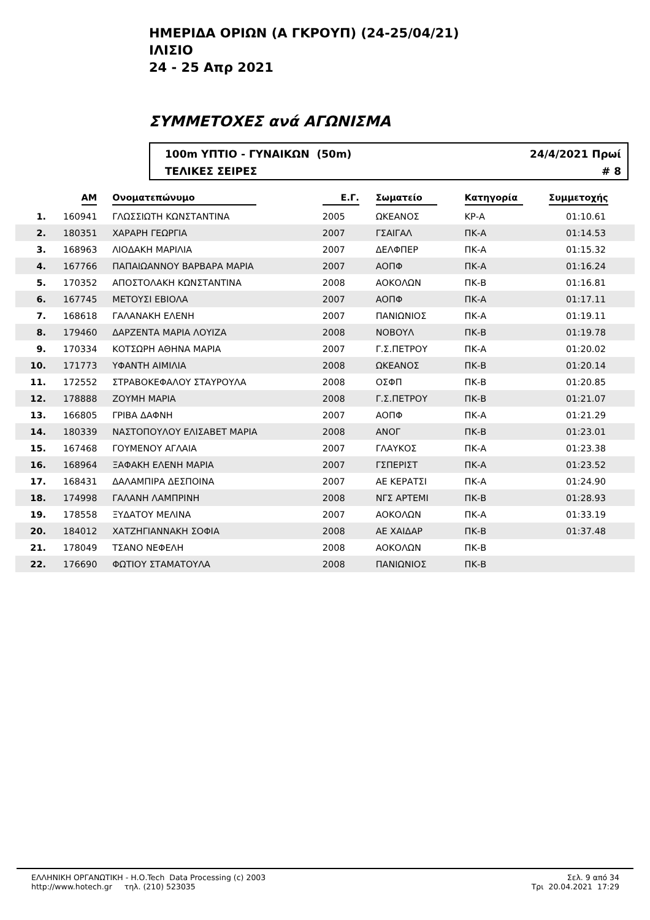ΗΜΕΡΙΔΑ ΟΡΙΩΝ (Α ΓΚΡΟΥΠ) (24-25/04/21)
ΙΛΙΣΙΟ
24 - 25 Απρ 2021
ΣΥΜΜΕΤΟΧΕΣ ανά ΑΓΩΝΙΣΜΑ
100m ΥΠΤΙΟ - ΓΥΝΑΙΚΩΝ (50m)
ΤΕΛΙΚΕΣ ΣΕΙΡΕΣ
24/4/2021 Πρωί
# 8
| | ΑΜ | Ονοματεπώνυμο | Ε.Γ. | Σωματείο | Κατηγορία | Συμμετοχής | |
| --- | --- | --- | --- | --- | --- | --- | --- |
| 1. | 160941 | ΓΛΩΣΣΙΩΤΗ ΚΩΝΣΤΑΝΤΙΝΑ | 2005 | ΩΚΕΑΝΟΣ | ΚΡ-Α | 01:10.61 | |
| 2. | 180351 | ΧΑΡΑΡΗ ΓΕΩΡΓΙΑ | 2007 | ΓΣΑΙΓΑΛ | ΠΚ-Α | 01:14.53 | |
| 3. | 168963 | ΛΙΟΔΑΚΗ ΜΑΡΙΛΙΑ | 2007 | ΔΕΛΦΠΕΡ | ΠΚ-Α | 01:15.32 | |
| 4. | 167766 | ΠΑΠΑΙΩΑΝΝΟΥ ΒΑΡΒΑΡΑ ΜΑΡΙΑ | 2007 | ΑΟΠΦ | ΠΚ-Α | 01:16.24 | |
| 5. | 170352 | ΑΠΟΣΤΟΛΑΚΗ ΚΩΝΣΤΑΝΤΙΝΑ | 2008 | ΑΟΚΟΛΩΝ | ΠΚ-Β | 01:16.81 | |
| 6. | 167745 | ΜΕΤΟΥΣΙ ΕΒΙΟΛΑ | 2007 | ΑΟΠΦ | ΠΚ-Α | 01:17.11 | |
| 7. | 168618 | ΓΑΛΑΝΑΚΗ ΕΛΕΝΗ | 2007 | ΠΑΝΙΩΝΙΟΣ | ΠΚ-Α | 01:19.11 | |
| 8. | 179460 | ΔΑΡΖΕΝΤΑ ΜΑΡΙΑ ΛΟΥΙΖΑ | 2008 | ΝΟΒΟΥΛ | ΠΚ-Β | 01:19.78 | |
| 9. | 170334 | ΚΟΤΣΩΡΗ ΑΘΗΝΑ ΜΑΡΙΑ | 2007 | Γ.Σ.ΠΕΤΡΟΥ | ΠΚ-Α | 01:20.02 | |
| 10. | 171773 | ΥΦΑΝΤΗ ΑΙΜΙΛΙΑ | 2008 | ΩΚΕΑΝΟΣ | ΠΚ-Β | 01:20.14 | |
| 11. | 172552 | ΣΤΡΑΒΟΚΕΦΑΛΟΥ ΣΤΑΥΡΟΥΛΑ | 2008 | ΟΣΦΠ | ΠΚ-Β | 01:20.85 | |
| 12. | 178888 | ΖΟΥΜΗ ΜΑΡΙΑ | 2008 | Γ.Σ.ΠΕΤΡΟΥ | ΠΚ-Β | 01:21.07 | |
| 13. | 166805 | ΓΡΙΒΑ ΔΑΦΝΗ | 2007 | ΑΟΠΦ | ΠΚ-Α | 01:21.29 | |
| 14. | 180339 | ΝΑΣΤΟΠΟΥΛΟΥ ΕΛΙΣΑΒΕΤ ΜΑΡΙΑ | 2008 | ΑΝΟΓ | ΠΚ-Β | 01:23.01 | |
| 15. | 167468 | ΓΟΥΜΕΝΟΥ ΑΓΛΑΙΑ | 2007 | ΓΛΑΥΚΟΣ | ΠΚ-Α | 01:23.38 | |
| 16. | 168964 | ΞΑΦΑΚΗ ΕΛΕΝΗ ΜΑΡΙΑ | 2007 | ΓΣΠΕΡΙΣΤ | ΠΚ-Α | 01:23.52 | |
| 17. | 168431 | ΔΑΛΑΜΠΙΡΑ ΔΕΣΠΟΙΝΑ | 2007 | ΑΕ ΚΕΡΑΤΣΙ | ΠΚ-Α | 01:24.90 | |
| 18. | 174998 | ΓΑΛΑΝΗ ΛΑΜΠΡΙΝΗ | 2008 | ΝΓΣ ΑΡΤΕΜΙ | ΠΚ-Β | 01:28.93 | |
| 19. | 178558 | ΞΥΔΑΤΟΥ ΜΕΛΙΝΑ | 2007 | ΑΟΚΟΛΩΝ | ΠΚ-Α | 01:33.19 | |
| 20. | 184012 | ΧΑΤΖΗΓΙΑΝΝΑΚΗ ΣΟΦΙΑ | 2008 | ΑΕ ΧΑΙΔΑΡ | ΠΚ-Β | 01:37.48 | |
| 21. | 178049 | ΤΣΑΝΟ ΝΕΦΕΛΗ | 2008 | ΑΟΚΟΛΩΝ | ΠΚ-Β | | |
| 22. | 176690 | ΦΩΤΙΟΥ ΣΤΑΜΑΤΟΥΛΑ | 2008 | ΠΑΝΙΩΝΙΟΣ | ΠΚ-Β | | |
ΕΛΛΗΝΙΚΗ ΟΡΓΑΝΩΤΙΚΗ - Η.Ο.Tech Data Processing (c) 2003
http://www.hotech.gr τηλ. (210) 523035
Σελ. 9 από 34
Τρι 20.04.2021 17:29